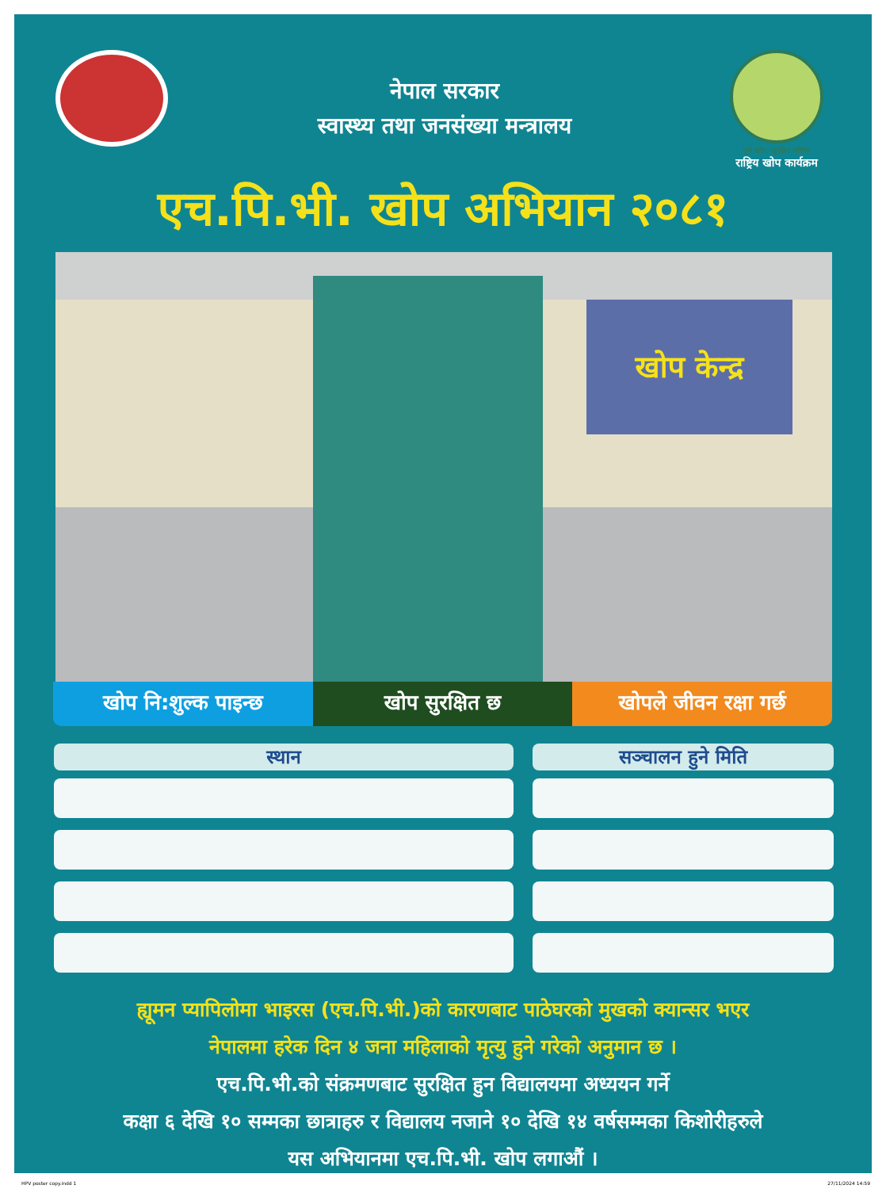नेपाल सरकार
स्वास्थ्य तथा जनसंख्या मन्त्रालय
पूर्ण खोप, सुरक्षित भविष्य
राष्ट्रिय खोप कार्यक्रम
एच.पि.भी. खोप अभियान २०८१
खोप केन्द्र
खोप नि:शुल्क पाइन्छ खोप सुरक्षित छ खोपले जीवन रक्षा गर्छ
स्थान
सञ्चालन हुने मिति
ह्यूमन प्यापिलोमा भाइरस (एच.पि.भी.)को कारणबाट पाठेघरको मुखको क्यान्सर भएर
नेपालमा हरेक दिन ४ जना महिलाको मृत्यु हुने गरेको अनुमान छ ।
एच.पि.भी.को संक्रमणबाट सुरक्षित हुन विद्यालयमा अध्ययन गर्ने
कक्षा ६ देखि १० सम्मका छात्राहरु र विद्यालय नजाने १० देखि १४ वर्षसम्मका किशोरीहरुले
यस अभियानमा एच.पि.भी. खोप लगाऔं ।
HPV poster copy.indd 1 27/11/2024 14:59